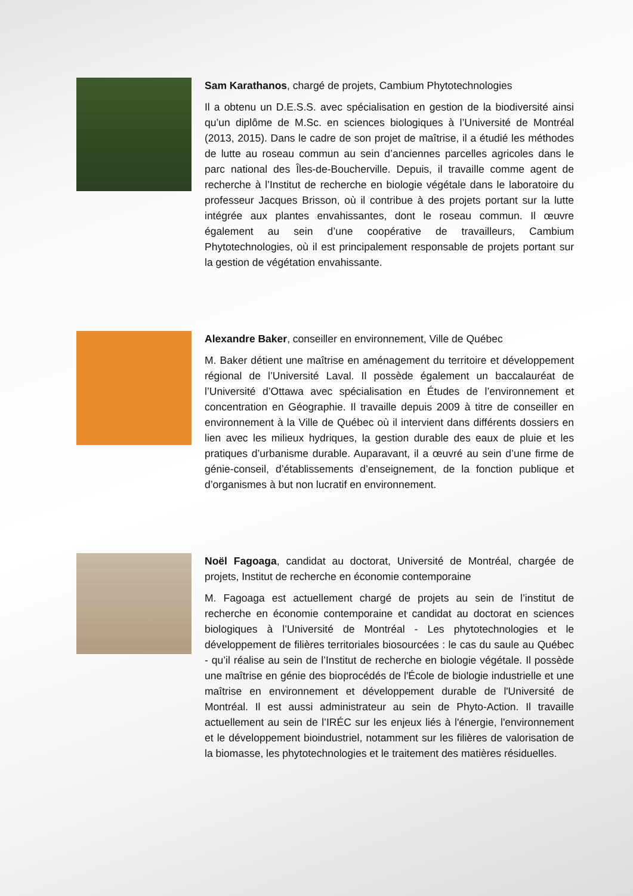Sam Karathanos, chargé de projets, Cambium Phytotechnologies
Il a obtenu un D.E.S.S. avec spécialisation en gestion de la biodiversité ainsi qu’un diplôme de M.Sc. en sciences biologiques à l’Université de Montréal (2013, 2015). Dans le cadre de son projet de maîtrise, il a étudié les méthodes de lutte au roseau commun au sein d’anciennes parcelles agricoles dans le parc national des Îles-de-Boucherville. Depuis, il travaille comme agent de recherche à l’Institut de recherche en biologie végétale dans le laboratoire du professeur Jacques Brisson, où il contribue à des projets portant sur la lutte intégrée aux plantes envahissantes, dont le roseau commun. Il œuvre également au sein d’une coopérative de travailleurs, Cambium Phytotechnologies, où il est principalement responsable de projets portant sur la gestion de végétation envahissante.
Alexandre Baker, conseiller en environnement, Ville de Québec
M. Baker détient une maîtrise en aménagement du territoire et développement régional de l’Université Laval. Il possède également un baccalauréat de l’Université d’Ottawa avec spécialisation en Études de l’environnement et concentration en Géographie. Il travaille depuis 2009 à titre de conseiller en environnement à la Ville de Québec où il intervient dans différents dossiers en lien avec les milieux hydriques, la gestion durable des eaux de pluie et les pratiques d’urbanisme durable. Auparavant, il a œuvré au sein d’une firme de génie-conseil, d’établissements d’enseignement, de la fonction publique et d’organismes à but non lucratif en environnement.
Noël Fagoaga, candidat au doctorat, Université de Montréal, chargée de projets, Institut de recherche en économie contemporaine
M. Fagoaga est actuellement chargé de projets au sein de l’institut de recherche en économie contemporaine et candidat au doctorat en sciences biologiques à l’Université de Montréal - Les phytotechnologies et le développement de filières territoriales biosourcées : le cas du saule au Québec - qu’il réalise au sein de l’Institut de recherche en biologie végétale. Il possède une maîtrise en génie des bioprocédés de l'École de biologie industrielle et une maîtrise en environnement et développement durable de l'Université de Montréal. Il est aussi administrateur au sein de Phyto-Action. Il travaille actuellement au sein de l’IRÉC sur les enjeux liés à l'énergie, l'environnement et le développement bioindustriel, notamment sur les filières de valorisation de la biomasse, les phytotechnologies et le traitement des matières résiduelles.